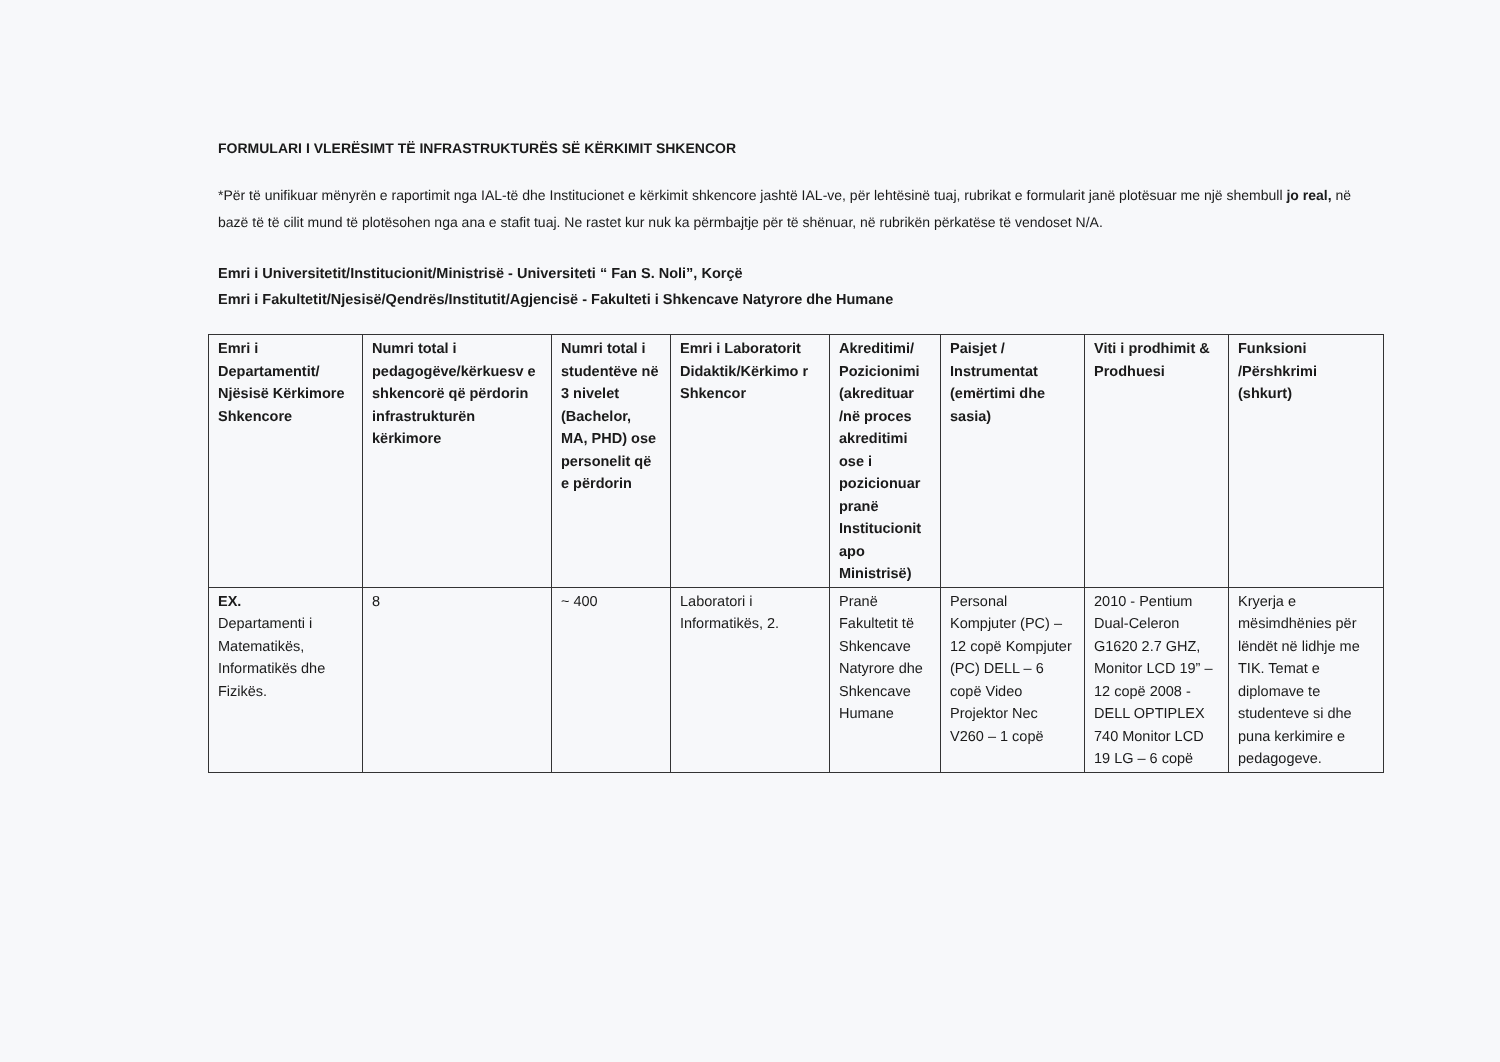FORMULARI I VLERËSIMT TË INFRASTRUKTURËS SË KËRKIMIT SHKENCOR
*Për të unifikuar mënyrën e raportimit nga IAL-të dhe Institucionet e kërkimit shkencore jashtë IAL-ve, për lehtësinë tuaj, rubrikat e formularit janë plotësuar me një shembull jo real, në bazë të të cilit mund të plotësohen nga ana e stafit tuaj. Ne rastet kur nuk ka përmbajtje për të shënuar, në rubrikën përkatëse të vendoset N/A.
Emri i Universitetit/Institucionit/Ministrisë - Universiteti “ Fan S. Noli”, Korçë
Emri i Fakultetit/Njesisë/Qendrës/Institutit/Agjencisë - Fakulteti i Shkencave Natyrore dhe Humane
| Emri i Departamentit/ Njësisë Kërkimore Shkencore | Numri total i pedagogëve/kërkuesv e shkencorë që përdorin infrastrukturën kërkimore | Numri total i studentëve në 3 nivelet (Bachelor, MA, PHD) ose personelit që e përdorin | Emri i Laboratorit Didaktik/Kërkimo r Shkencor | Akreditimi/ Pozicionimi (akredituar /në proces akreditimi ose i pozicionuar pranë Institucionit apo Ministrisë) | Paisjet / Instrumentat (emërtimi dhe sasia) | Viti i prodhimit & Prodhuesi | Funksioni /Përshkrimi (shkurt) |
| --- | --- | --- | --- | --- | --- | --- | --- |
| EX. Departamenti i Matematikës, Informatikës dhe Fizikës. | 8 | ~ 400 | Laboratori i Informatikës, 2. | Pranë Fakultetit të Shkencave Natyrore dhe Shkencave Humane | Personal Kompjuter (PC) – 12 copë Kompjuter (PC) DELL – 6 copë Video Projektor Nec V260 – 1 copë | 2010 - Pentium Dual-Celeron G1620 2.7 GHZ, Monitor LCD 19” – 12 copë 2008 - DELL OPTIPLEX 740 Monitor LCD 19 LG – 6 copë | Kryerja e mësimdhënies për lëndët në lidhje me TIK. Temat e diplomave te studenteve si dhe puna kerkimire e pedagogeve. |